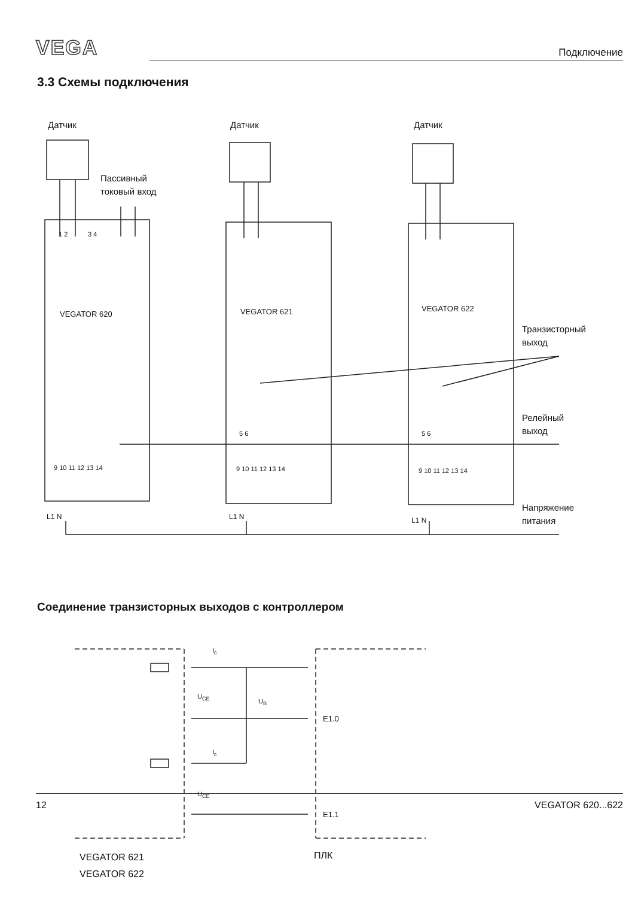VEGA Подключение
3.3 Схемы подключения
Датчик Датчик Датчик
Пассивный
токовый вход
1 2 3 4
VEGATOR 620 VEGATOR 621 VEGATOR 622
Транзисторный
выход
Релейный
выход
5 6 5 6
9 10 11 12 13 14 9 10 11 12 13 14 9 10 11 12 13 14
L1 N L1 N L1 N
Напряжение
питания
Соединение транзисторных выходов с контроллером
I<sub>c</sub>
U<sub>CE</sub>
U<sub>B</sub>
E1.0
I<sub>c</sub>
U<sub>CE</sub>
E1.1
VEGATOR 621
VEGATOR 622
ПЛК
12 VEGATOR 620...622